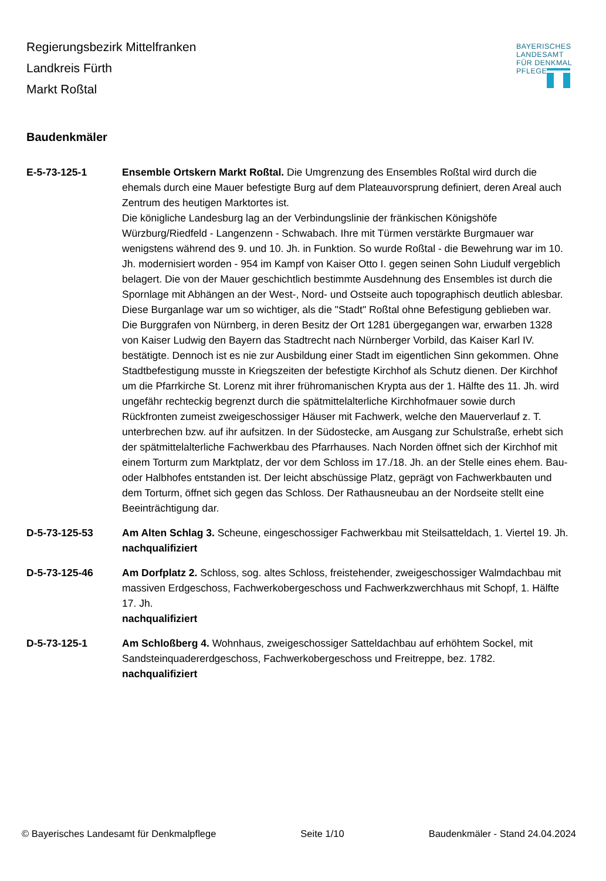Regierungsbezirk Mittelfranken
Landkreis Fürth
Markt Roßtal
BAYERISCHES
LANDESAMT
FÜR DENKMAL
PFLEGE
Baudenkmäler
E-5-73-125-1 Ensemble Ortskern Markt Roßtal. Die Umgrenzung des Ensembles Roßtal wird durch die ehemals durch eine Mauer befestigte Burg auf dem Plateauvorsprung definiert, deren Areal auch Zentrum des heutigen Marktortes ist.
Die königliche Landesburg lag an der Verbindungslinie der fränkischen Königshöfe Würzburg/Riedfeld - Langenzenn - Schwabach. Ihre mit Türmen verstärkte Burgmauer war wenigstens während des 9. und 10. Jh. in Funktion. So wurde Roßtal - die Bewehrung war im 10. Jh. modernisiert worden - 954 im Kampf von Kaiser Otto I. gegen seinen Sohn Liudulf vergeblich belagert. Die von der Mauer geschichtlich bestimmte Ausdehnung des Ensembles ist durch die Spornlage mit Abhängen an der West-, Nord- und Ostseite auch topographisch deutlich ablesbar. Diese Burganlage war um so wichtiger, als die "Stadt" Roßtal ohne Befestigung geblieben war. Die Burggrafen von Nürnberg, in deren Besitz der Ort 1281 übergegangen war, erwarben 1328 von Kaiser Ludwig den Bayern das Stadtrecht nach Nürnberger Vorbild, das Kaiser Karl IV. bestätigte. Dennoch ist es nie zur Ausbildung einer Stadt im eigentlichen Sinn gekommen. Ohne Stadtbefestigung musste in Kriegszeiten der befestigte Kirchhof als Schutz dienen. Der Kirchhof um die Pfarrkirche St. Lorenz mit ihrer frühromanischen Krypta aus der 1. Hälfte des 11. Jh. wird ungefähr rechteckig begrenzt durch die spätmittelalterliche Kirchhofmauer sowie durch Rückfronten zumeist zweigeschossiger Häuser mit Fachwerk, welche den Mauerverlauf z. T. unterbrechen bzw. auf ihr aufsitzen. In der Südostecke, am Ausgang zur Schulstraße, erhebt sich der spätmittelalterliche Fachwerkbau des Pfarrhauses. Nach Norden öffnet sich der Kirchhof mit einem Torturm zum Marktplatz, der vor dem Schloss im 17./18. Jh. an der Stelle eines ehem. Bau- oder Halbhofes entstanden ist. Der leicht abschüssige Platz, geprägt von Fachwerkbauten und dem Torturm, öffnet sich gegen das Schloss. Der Rathausneubau an der Nordseite stellt eine Beeinträchtigung dar.
D-5-73-125-53 Am Alten Schlag 3. Scheune, eingeschossiger Fachwerkbau mit Steilsatteldach, 1. Viertel 19. Jh.
nachqualifiziert
D-5-73-125-46 Am Dorfplatz 2. Schloss, sog. altes Schloss, freistehender, zweigeschossiger Walmdachbau mit massiven Erdgeschoss, Fachwerkobergeschoss und Fachwerkzwerchhaus mit Schopf, 1. Hälfte 17. Jh.
nachqualifiziert
D-5-73-125-1 Am Schloßberg 4. Wohnhaus, zweigeschossiger Satteldachbau auf erhöhtem Sockel, mit Sandsteinquadererdgeschoss, Fachwerkobergeschoss und Freitreppe, bez. 1782.
nachqualifiziert
© Bayerisches Landesamt für Denkmalpflege Seite 1/10 Baudenkmäler - Stand 24.04.2024